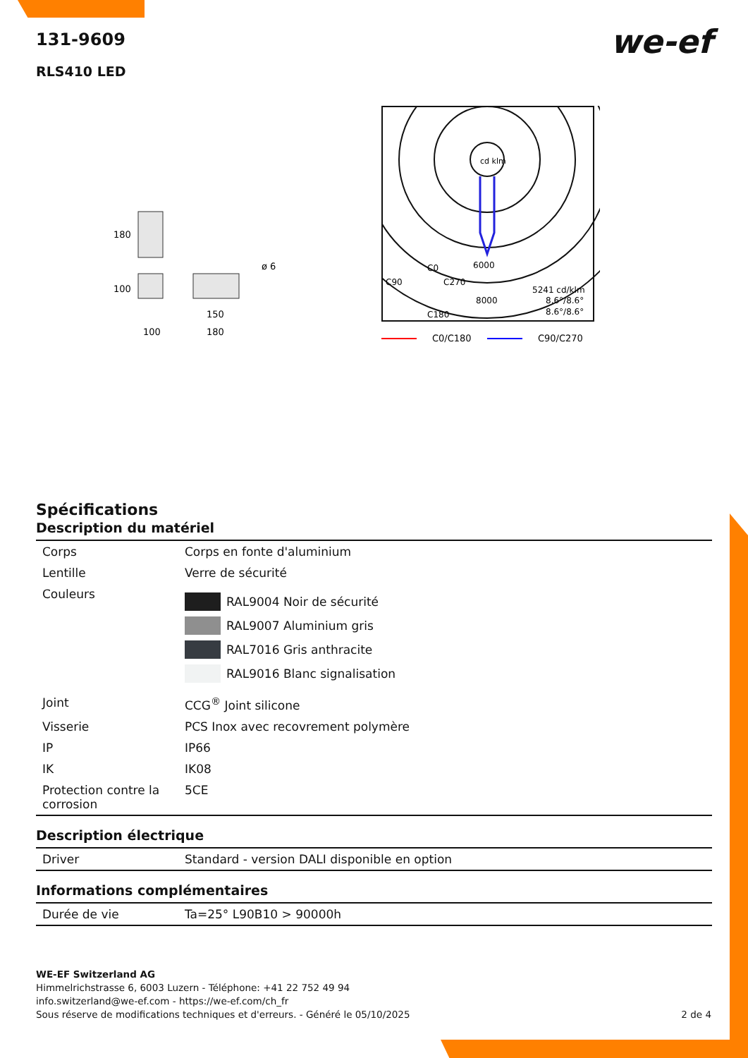we-ef
131-9609
RLS410 LED
180
100
150
180
100
ø 6
cd klm
6000
8000
C0
C90
C270
C180
5241 cd/klm
8.6°/8.6°
8.6°/8.6°
C0/C180
C90/C270
Spécifications
Description du matériel
| Corps | Corps en fonte d'aluminium |
| Lentille | Verre de sécurité |
| Couleurs | RAL9004 Noir de sécurité RAL9007 Aluminium gris RAL7016 Gris anthracite RAL9016 Blanc signalisation |
| Joint | CCG<sup>®</sup> Joint silicone |
| Visserie | PCS Inox avec recovrement polymère |
| IP | IP66 |
| IK | IK08 |
| Protection contre la corrosion | 5CE |
Description électrique
| Driver | Standard - version DALI disponible en option |
Informations complémentaires
| Durée de vie | Ta=25° L90B10 > 90000h |
WE-EF Switzerland AG
Himmelrichstrasse 6, 6003 Luzern - Téléphone: +41 22 752 49 94
info.switzerland@we-ef.com - https://we-ef.com/ch_fr
Sous réserve de modifications techniques et d'erreurs. - Généré le 05/10/2025 2 de 4